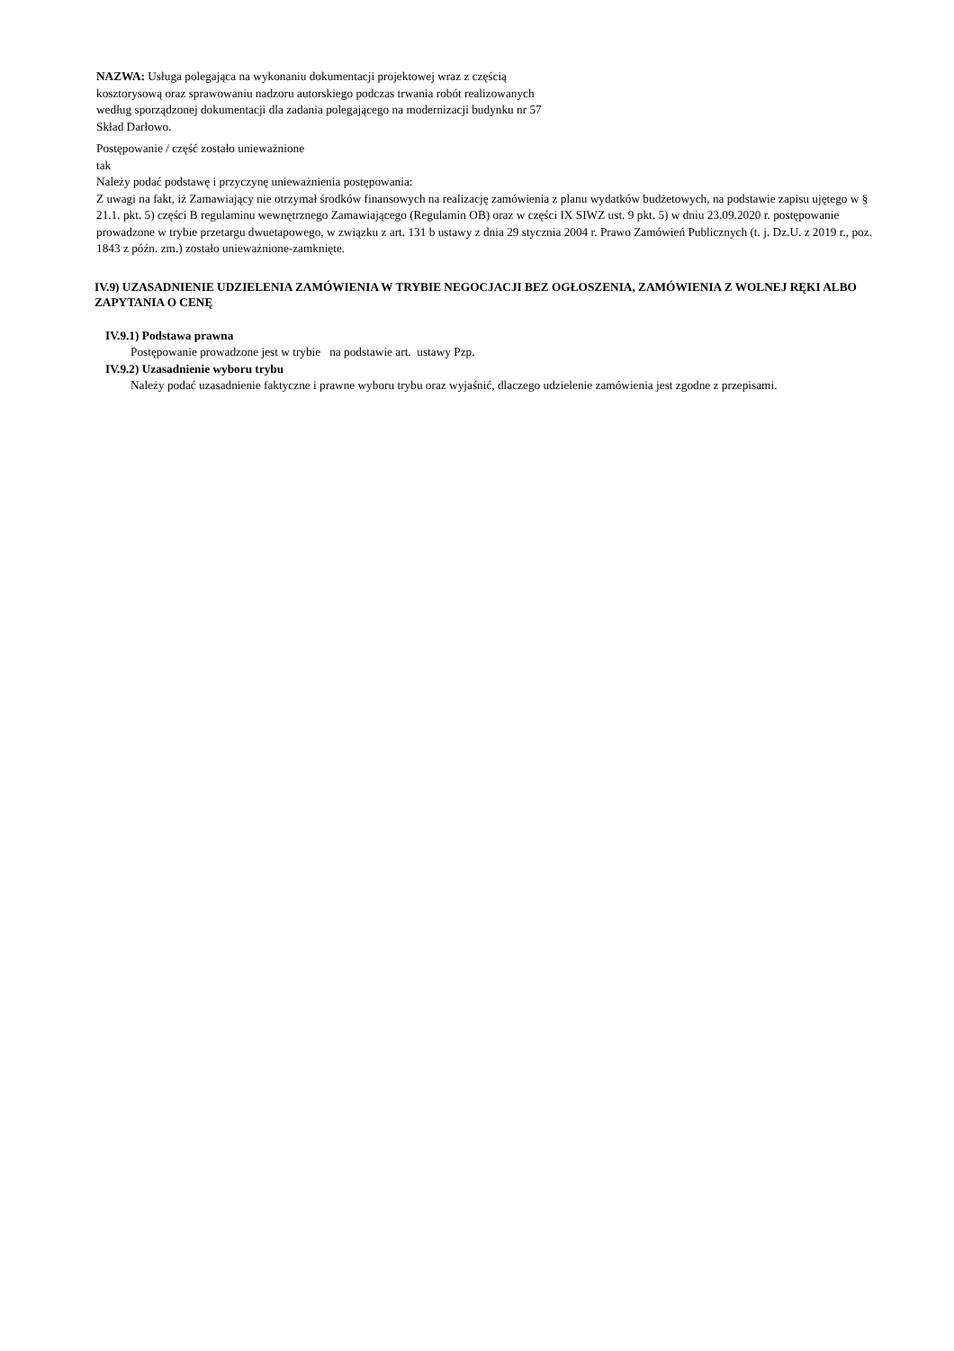NAZWA: Usługa polegająca na wykonaniu dokumentacji projektowej wraz z częścią kosztorysową oraz sprawowaniu nadzoru autorskiego podczas trwania robót realizowanych według sporządzonej dokumentacji dla zadania polegającego na modernizacji budynku nr 57 Skład Darłowo.
Postępowanie / część zostało unieważnione
tak
Należy podać podstawę i przyczynę unieważnienia postępowania:
Z uwagi na fakt, iż Zamawiający nie otrzymał środków finansowych na realizację zamówienia z planu wydatków budżetowych, na podstawie zapisu ujętego w § 21.1. pkt. 5) części B regulaminu wewnętrznego Zamawiającego (Regulamin OB) oraz w części IX SIWZ ust. 9 pkt. 5) w dniu 23.09.2020 r. postępowanie prowadzone w trybie przetargu dwuetapowego, w związku z art. 131 b ustawy z dnia 29 stycznia 2004 r. Prawo Zamówień Publicznych (t. j. Dz.U. z 2019 r., poz. 1843 z późn. zm.) zostało unieważnione-zamknięte.
IV.9) UZASADNIENIE UDZIELENIA ZAMÓWIENIA W TRYBIE NEGOCJACJI BEZ OGŁOSZENIA, ZAMÓWIENIA Z WOLNEJ RĘKI ALBO ZAPYTANIA O CENĘ
IV.9.1) Podstawa prawna
Postępowanie prowadzone jest w trybie na podstawie art. ustawy Pzp.
IV.9.2) Uzasadnienie wyboru trybu
Należy podać uzasadnienie faktyczne i prawne wyboru trybu oraz wyjaśnić, dlaczego udzielenie zamówienia jest zgodne z przepisami.